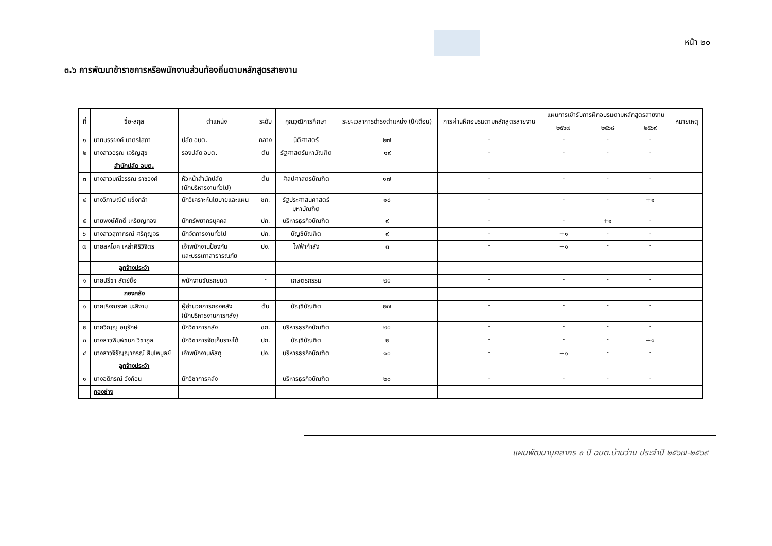หน้า ๒๐
๓.๖ การพัฒนาข้าราชการหรือพนักงานส่วนท้องถิ่นตามหลักสูตรสายงาน
| ที่ | ชื่อ-สกุล | ตำแหน่ง | ระดับ | คุณวุฒิการศึกษา | ระยะเวลาการดำรงตำแหน่ง (ปี/เดือน) | การผ่านฝึกอบรมตามหลักสูตรสายงาน | แผนการเข้ารับการฝึกอบรมตามหลักสูตรสายงาน | | | หมายเหตุ |
| --- | --- | --- | --- | --- | --- | --- | --- | --- | --- | --- |
| | | | | | | | ๒๕๖๗ | ๒๕๖๘ | ๒๕๖๙ | |
| ๑ | นายบรรยงค์ มาตรโสภา | ปลัด อบต. | กลาง | นิติศาสตร์ | ๒๗ | - | - | - | - | |
| ๒ | นางสาวอรุณ เจริญสุข | รองปลัด อบต. | ต้น | รัฐศาสตร์มหาบัณฑิต | ๑๙ | - | - | - | - | |
| | สำนักปลัด อบต. | | | | | | | | | |
| ๓ | นางสาวมณีวรรณ ราชวงศ์ | หัวหน้าสำนักปลัด (นักบริหารงานทั่วไป) | ต้น | ศิลปศาสตรบัณฑิต | ๑๗ | - | - | - | - | |
| ๔ | นางวิภาษณีย์ แข็งกล้า | นักวิเคราะห์นโยบายและแผน | ชก. | รัฐประศาสนศาสตร์ มหาบัณฑิต | ๑๘ | - | - | - | +๑ | |
| ๕ | นายพงษ์ศักดิ์ เหรียญทอง | นักทรัพยากรบุคคล | ปก. | บริหารธุรกิจบัณฑิต | ๙ | - | - | +๑ | - | |
| ๖ | นางสาวสุภาภรณ์ ศรีกุญจร | นักจัดการงานทั่วไป | ปก. | บัญชีบัณฑิต | ๙ | - | +๑ | - | - | |
| ๗ | นายสหโชค เหล่าศิริวิจิตร | เจ้าพนักงานป้องกัน และบรรเทาสาธารณภัย | ปง. | ไฟฟ้ากำลัง | ๓ | - | +๑ | - | - | |
| | ลูกจ้างประจำ | | | | | | | | | |
| ๑ | นายปรีชา สัตย์ซื่อ | พนักงานขับรถยนต์ | - | เกษตรกรรม | ๒๐ | - | - | - | - | |
| | กองคลัง | | | | | | | | | |
| ๑ | นายเริงณรงค์ มะลิงาม | ผู้อำนวยการกองคลัง (นักบริหารงานการคลัง) | ต้น | บัญชีบัณฑิต | ๒๗ | - | - | - | - | |
| ๒ | นายวิญญู อนุรักษ์ | นักวิชาการคลัง | ชก. | บริหารธุรกิจบัณฑิต | ๒๐ | - | - | - | - | |
| ๓ | นางสาวพิมพ์ชนก วิชากูล | นักวิชาการจัดเก็บรายได้ | ปก. | บัญชีบัณฑิต | ๒ | - | - | - | +๑ | |
| ๔ | นางสาวจิรัญญาภรณ์ สิมไพบูลย์ | เจ้าพนักงานพัสดุ | ปง. | บริหารธุรกิจบัณฑิต | ๑๐ | - | +๑ | - | - | |
| | ลูกจ้างประจำ | | | | | | | | | |
| ๑ | นางอดิภรณ์ วังก้อน | นักวิชาการคลัง | | บริหารธุรกิจบัณฑิต | ๒๐ | - | - | - | - | |
| | กองช่าง | | | | | | | | | |
แผนพัฒนาบุคลากร ๓ ปี อบต.บ้านว่าน ประจำปี ๒๕๖๗-๒๕๖๙